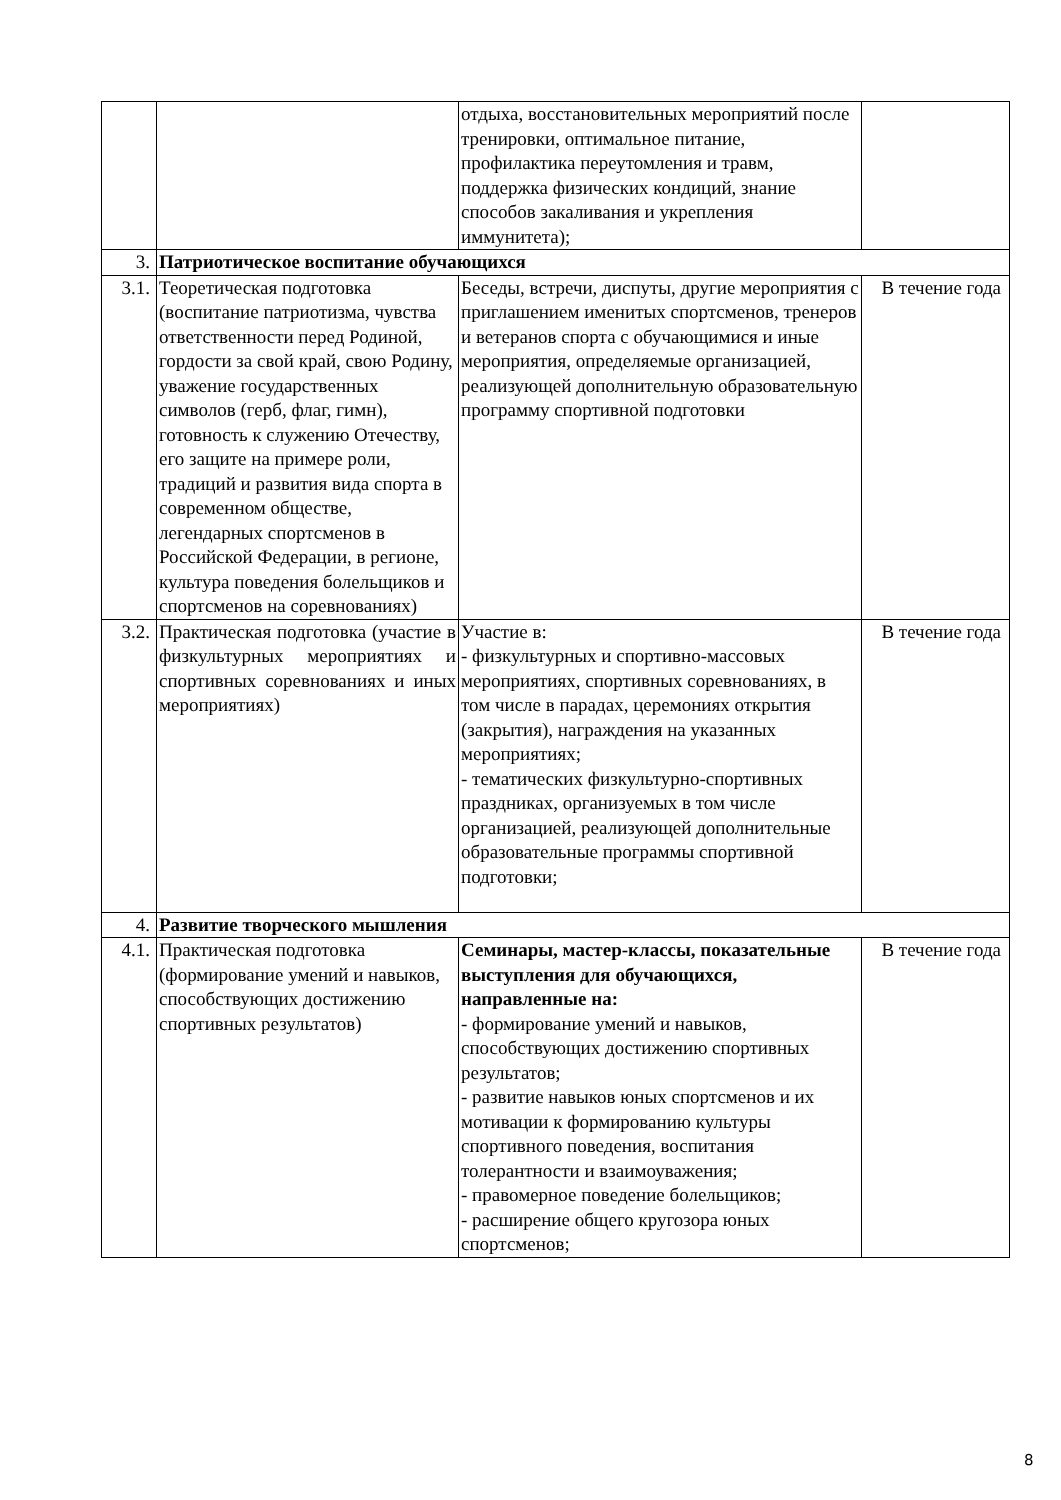| | | отдыха, восстановительных мероприятий после тренировки, оптимальное питание, профилактика переутомления и травм, поддержка физических кондиций, знание способов закаливания и укрепления иммунитета); | |
| 3. | Патриотическое воспитание обучающихся | | |
| 3.1. | Теоретическая подготовка (воспитание патриотизма, чувства ответственности перед Родиной, гордости за свой край, свою Родину, уважение государственных символов (герб, флаг, гимн), готовность к служению Отечеству, его защите на примере роли, традиций и развития вида спорта в современном обществе, легендарных спортсменов в Российской Федерации, в регионе, культура поведения болельщиков и спортсменов на соревнованиях) | Беседы, встречи, диспуты, другие мероприятия с приглашением именитых спортсменов, тренеров и ветеранов спорта с обучающимися и иные мероприятия, определяемые организацией, реализующей дополнительную образовательную программу спортивной подготовки | В течение года |
| 3.2. | Практическая подготовка (участие в физкультурных мероприятиях и спортивных соревнованиях и иных мероприятиях) | Участие в: - физкультурных и спортивно-массовых мероприятиях, спортивных соревнованиях, в том числе в парадах, церемониях открытия (закрытия), награждения на указанных мероприятиях; - тематических физкультурно-спортивных праздниках, организуемых в том числе организацией, реализующей дополнительные образовательные программы спортивной подготовки; | В течение года |
| 4. | Развитие творческого мышления | | |
| 4.1. | Практическая подготовка (формирование умений и навыков, способствующих достижению спортивных результатов) | Семинары, мастер-классы, показательные выступления для обучающихся, направленные на: - формирование умений и навыков, способствующих достижению спортивных результатов; - развитие навыков юных спортсменов и их мотивации к формированию культуры спортивного поведения, воспитания толерантности и взаимоуважения; - правомерное поведение болельщиков; - расширение общего кругозора юных спортсменов; | В течение года |
8